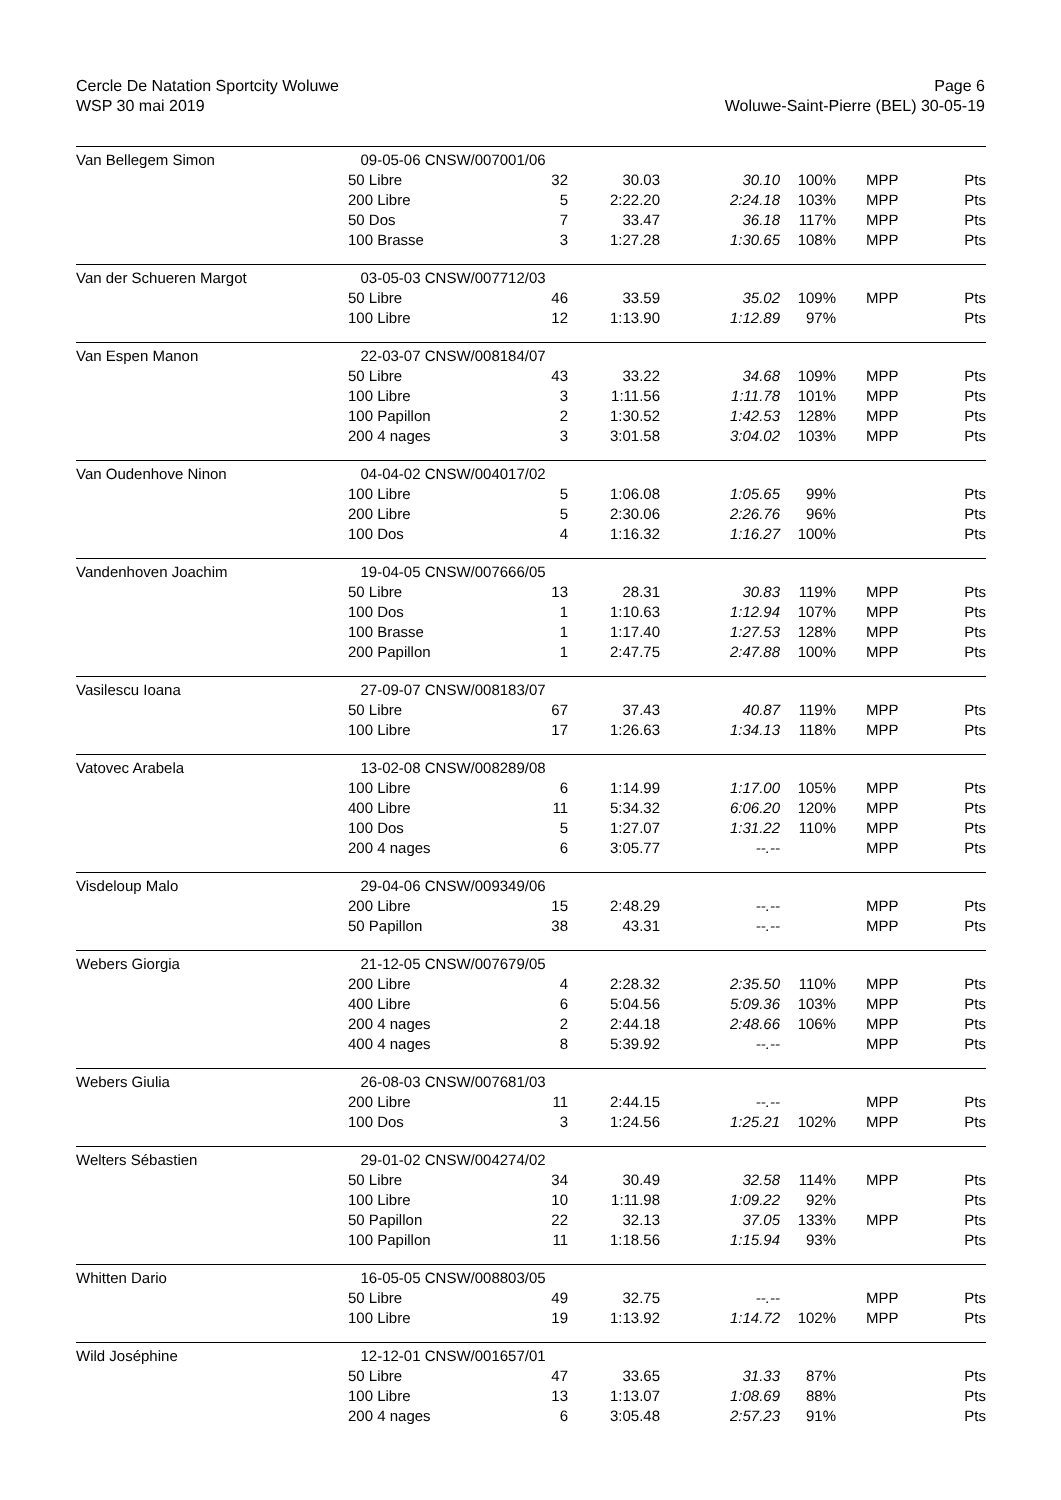Cercle De Natation Sportcity Woluwe
WSP 30 mai 2019
Page 6
Woluwe-Saint-Pierre (BEL) 30-05-19
| Van Bellegem Simon | 09-05-06 CNSW/007001/06 | | | | | | |
| | 50 Libre | 32 | 30.03 | 30.10 | 100% | MPP | Pts |
| | 200 Libre | 5 | 2:22.20 | 2:24.18 | 103% | MPP | Pts |
| | 50 Dos | 7 | 33.47 | 36.18 | 117% | MPP | Pts |
| | 100 Brasse | 3 | 1:27.28 | 1:30.65 | 108% | MPP | Pts |
| Van der Schueren Margot | 03-05-03 CNSW/007712/03 | | | | | | |
| | 50 Libre | 46 | 33.59 | 35.02 | 109% | MPP | Pts |
| | 100 Libre | 12 | 1:13.90 | 1:12.89 | 97% | | Pts |
| Van Espen Manon | 22-03-07 CNSW/008184/07 | | | | | | |
| | 50 Libre | 43 | 33.22 | 34.68 | 109% | MPP | Pts |
| | 100 Libre | 3 | 1:11.56 | 1:11.78 | 101% | MPP | Pts |
| | 100 Papillon | 2 | 1:30.52 | 1:42.53 | 128% | MPP | Pts |
| | 200 4 nages | 3 | 3:01.58 | 3:04.02 | 103% | MPP | Pts |
| Van Oudenhove Ninon | 04-04-02 CNSW/004017/02 | | | | | | |
| | 100 Libre | 5 | 1:06.08 | 1:05.65 | 99% | | Pts |
| | 200 Libre | 5 | 2:30.06 | 2:26.76 | 96% | | Pts |
| | 100 Dos | 4 | 1:16.32 | 1:16.27 | 100% | | Pts |
| Vandenhoven Joachim | 19-04-05 CNSW/007666/05 | | | | | | |
| | 50 Libre | 13 | 28.31 | 30.83 | 119% | MPP | Pts |
| | 100 Dos | 1 | 1:10.63 | 1:12.94 | 107% | MPP | Pts |
| | 100 Brasse | 1 | 1:17.40 | 1:27.53 | 128% | MPP | Pts |
| | 200 Papillon | 1 | 2:47.75 | 2:47.88 | 100% | MPP | Pts |
| Vasilescu Ioana | 27-09-07 CNSW/008183/07 | | | | | | |
| | 50 Libre | 67 | 37.43 | 40.87 | 119% | MPP | Pts |
| | 100 Libre | 17 | 1:26.63 | 1:34.13 | 118% | MPP | Pts |
| Vatovec Arabela | 13-02-08 CNSW/008289/08 | | | | | | |
| | 100 Libre | 6 | 1:14.99 | 1:17.00 | 105% | MPP | Pts |
| | 400 Libre | 11 | 5:34.32 | 6:06.20 | 120% | MPP | Pts |
| | 100 Dos | 5 | 1:27.07 | 1:31.22 | 110% | MPP | Pts |
| | 200 4 nages | 6 | 3:05.77 | --.-- | | MPP | Pts |
| Visdeloup Malo | 29-04-06 CNSW/009349/06 | | | | | | |
| | 200 Libre | 15 | 2:48.29 | --.-- | | MPP | Pts |
| | 50 Papillon | 38 | 43.31 | --.-- | | MPP | Pts |
| Webers Giorgia | 21-12-05 CNSW/007679/05 | | | | | | |
| | 200 Libre | 4 | 2:28.32 | 2:35.50 | 110% | MPP | Pts |
| | 400 Libre | 6 | 5:04.56 | 5:09.36 | 103% | MPP | Pts |
| | 200 4 nages | 2 | 2:44.18 | 2:48.66 | 106% | MPP | Pts |
| | 400 4 nages | 8 | 5:39.92 | --.-- | | MPP | Pts |
| Webers Giulia | 26-08-03 CNSW/007681/03 | | | | | | |
| | 200 Libre | 11 | 2:44.15 | --.-- | | MPP | Pts |
| | 100 Dos | 3 | 1:24.56 | 1:25.21 | 102% | MPP | Pts |
| Welters Sébastien | 29-01-02 CNSW/004274/02 | | | | | | |
| | 50 Libre | 34 | 30.49 | 32.58 | 114% | MPP | Pts |
| | 100 Libre | 10 | 1:11.98 | 1:09.22 | 92% | | Pts |
| | 50 Papillon | 22 | 32.13 | 37.05 | 133% | MPP | Pts |
| | 100 Papillon | 11 | 1:18.56 | 1:15.94 | 93% | | Pts |
| Whitten Dario | 16-05-05 CNSW/008803/05 | | | | | | |
| | 50 Libre | 49 | 32.75 | --.-- | | MPP | Pts |
| | 100 Libre | 19 | 1:13.92 | 1:14.72 | 102% | MPP | Pts |
| Wild Joséphine | 12-12-01 CNSW/001657/01 | | | | | | |
| | 50 Libre | 47 | 33.65 | 31.33 | 87% | | Pts |
| | 100 Libre | 13 | 1:13.07 | 1:08.69 | 88% | | Pts |
| | 200 4 nages | 6 | 3:05.48 | 2:57.23 | 91% | | Pts |